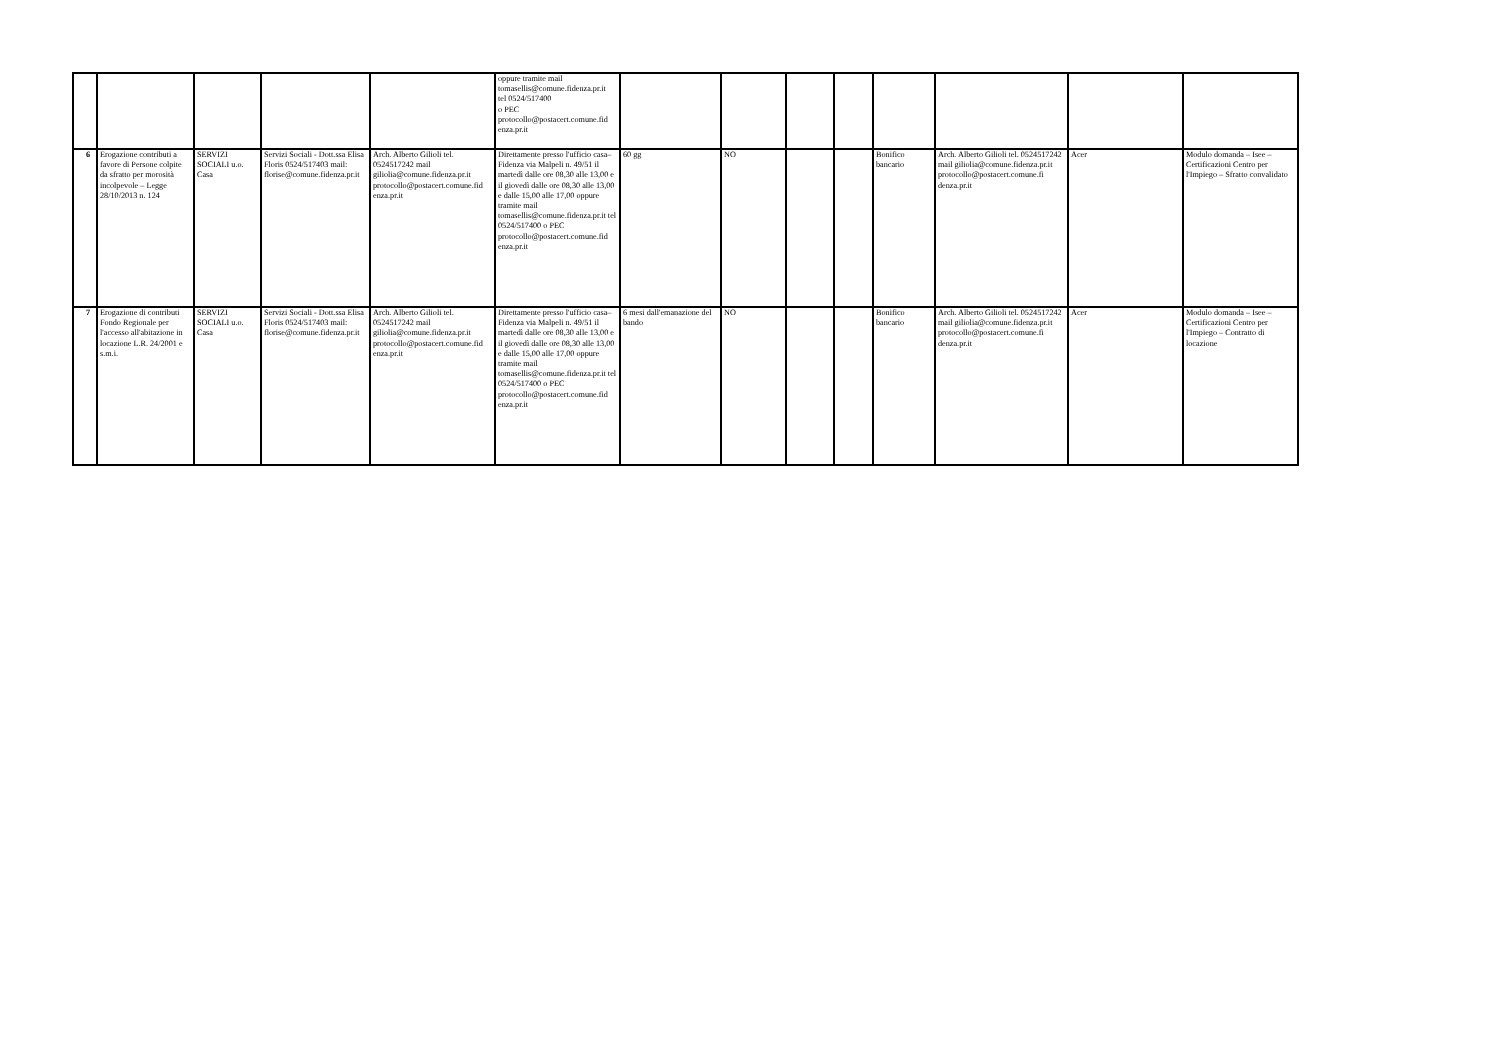| | | | | | oppure tramite mail tomasellis@comune.fidenza.pr.it tel 0524/517400 o PEC protocollo@postacert.comune.fid enza.pr.it | | | | | | | | |
| 6 | Erogazione contributi a favore di Persone colpite da sfratto per morosità incolpevole – Legge 28/10/2013 n. 124 | SERVIZI SOCIALI u.o. Casa | Servizi Sociali - Dott.ssa Elisa Floris 0524/517403 mail: florise@comune.fidenza.pr.it | Arch. Alberto Gilioli tel. 0524517242 mail giliolia@comune.fidenza.pr.it protocollo@postacert.comune.fid enza.pr.it | Direttamente presso l'ufficio casa– Fidenza via Malpeli n. 49/51 il martedì dalle ore 08,30 alle 13,00 e il giovedì dalle ore 08,30 alle 13,00 e dalle 15,00 alle 17,00 oppure tramite mail tomasellis@comune.fidenza.pr.it tel 0524/517400 o PEC protocollo@postacert.comune.fid enza.pr.it | 60 gg | NO | | | Bonifico bancario | Arch. Alberto Gilioli tel. 0524517242 mail giliolia@comune.fidenza.pr.it protocollo@postacert.comune.fi denza.pr.it | Acer | Modulo domanda – Isee – Certificazioni Centro per l'Impiego – Sfratto convalidato |
| 7 | Erogazione di contributi Fondo Regionale per l'accesso all'abitazione in locazione L.R. 24/2001 e s.m.i. | SERVIZI SOCIALI u.o. Casa | Servizi Sociali - Dott.ssa Elisa Floris 0524/517403 mail: florise@comune.fidenza.pr.it | Arch. Alberto Gilioli tel. 0524517242 mail giliolia@comune.fidenza.pr.it protocollo@postacert.comune.fid enza.pr.it | Direttamente presso l'ufficio casa– Fidenza via Malpeli n. 49/51 il martedì dalle ore 08,30 alle 13,00 e il giovedì dalle ore 08,30 alle 13,00 e dalle 15,00 alle 17,00 oppure tramite mail tomasellis@comune.fidenza.pr.it tel 0524/517400 o PEC protocollo@postacert.comune.fid enza.pr.it | 6 mesi dall'emanazione del bando | NO | | | Bonifico bancario | Arch. Alberto Gilioli tel. 0524517242 mail giliolia@comune.fidenza.pr.it protocollo@postacert.comune.fi denza.pr.it | Acer | Modulo domanda – Isee – Certificazioni Centro per l'Impiego – Contratto di locazione |